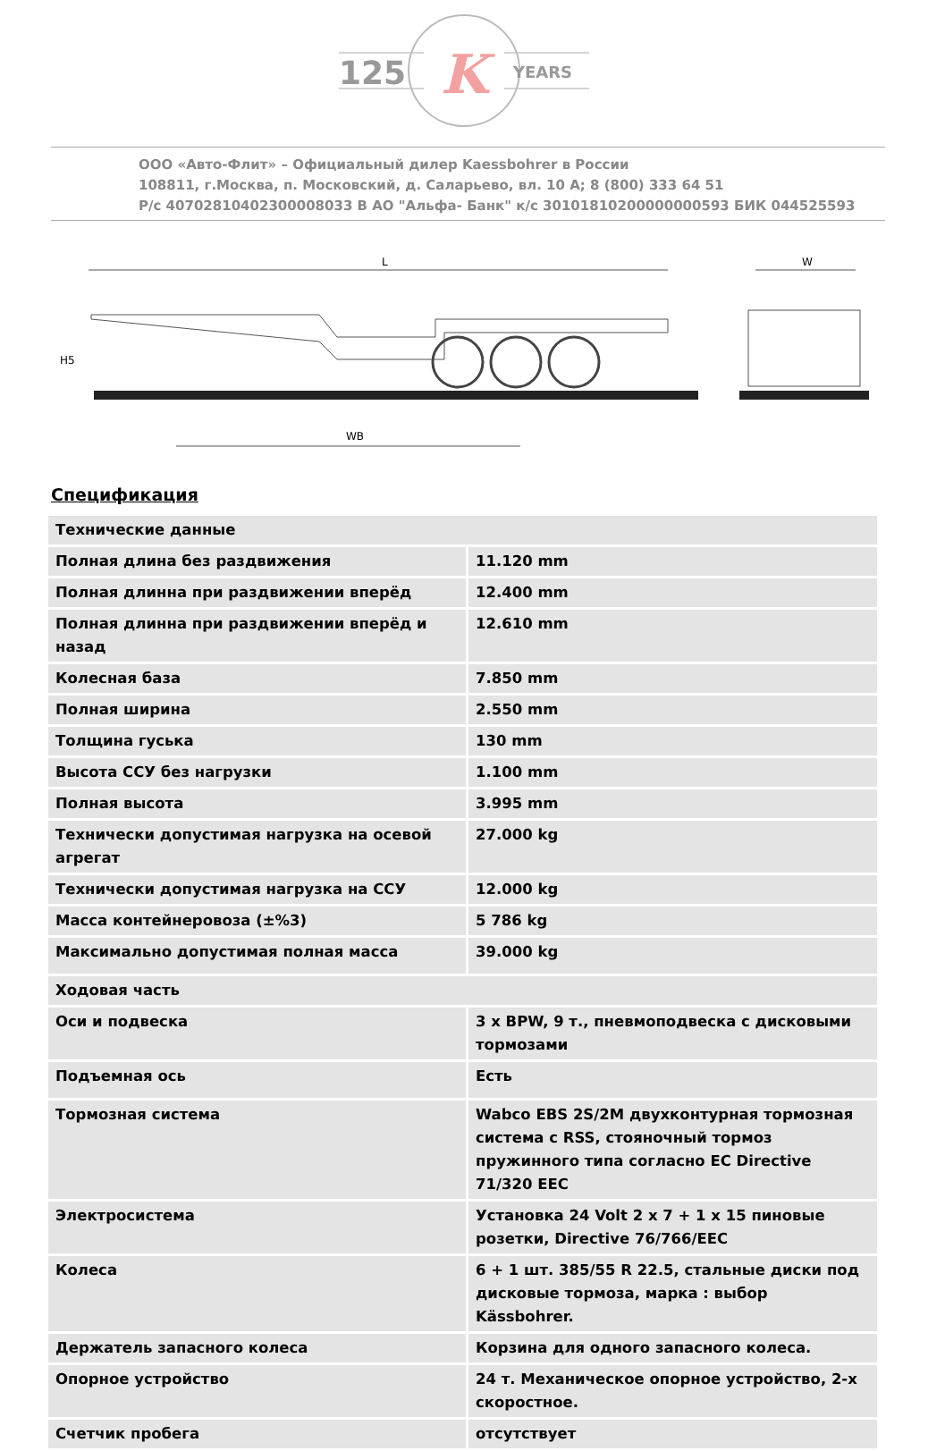125
YEARS
K
ООО «Авто-Флит» – Официальный дилер Kaessbohrer в России
108811, г.Москва, п. Московский, д. Саларьево, вл. 10 А; 8 (800) 333 64 51
Р/с 40702810402300008033 В АО "Альфа- Банк" к/с 30101810200000000593 БИК 044525593
L
WB
H5
W
Спецификация
| Технические данные | |
| Полная длина без раздвижения | 11.120 mm |
| Полная длинна при раздвижении вперёд | 12.400 mm |
| Полная длинна при раздвижении вперёд и назад | 12.610 mm |
| Колесная база | 7.850 mm |
| Полная ширина | 2.550 mm |
| Толщина гуська | 130 mm |
| Высота ССУ без нагрузки | 1.100 mm |
| Полная высота | 3.995 mm |
| Технически допустимая нагрузка на осевой агрегат | 27.000 kg |
| Технически допустимая нагрузка на ССУ | 12.000 kg |
| Масса контейнеровоза (±%3) | 5 786 kg |
| Максимально допустимая полная масса | 39.000 kg |
| Ходовая часть | |
| Оси и подвеска | 3 x BPW, 9 т., пневмоподвеска с дисковыми тормозами |
| Подъемная ось | Есть |
| Тормозная система | Wabco EBS 2S/2M двухконтурная тормозная система с RSS, стояночный тормоз пружинного типа согласно EC Directive 71/320 EEC |
| Электросистема | Установка 24 Volt 2 x 7 + 1 x 15 пиновые розетки, Directive 76/766/EEC |
| Колеса | 6 + 1 шт. 385/55 R 22.5, стальные диски под дисковые тормоза, марка : выбор Kässbohrer. |
| Держатель запасного колеса | Корзина для одного запасного колеса. |
| Опорное устройство | 24 т. Механическое опорное устройство, 2-х скоростное. |
| Счетчик пробега | отсутствует |